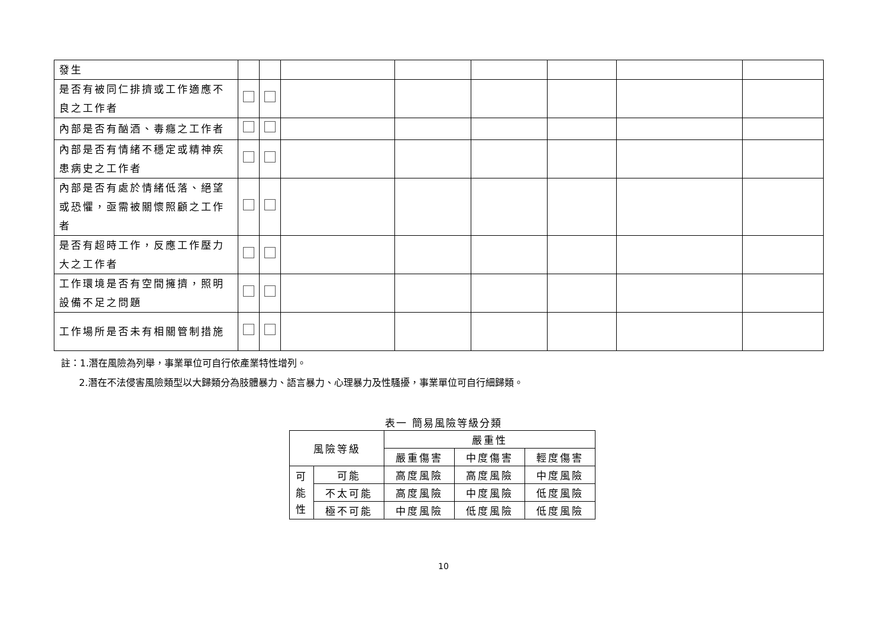| 發生 | | | | | | | | |
| 是否有被同仁排擠或工作適應不良之工作者 | | | | | | | | |
| 內部是否有酗酒、毒癮之工作者 | | | | | | | | |
| 內部是否有情緒不穩定或精神疾患病史之工作者 | | | | | | | | |
| 內部是否有處於情緒低落、絕望或恐懼，亟需被關懷照顧之工作者 | | | | | | | | |
| 是否有超時工作，反應工作壓力大之工作者 | | | | | | | | |
| 工作環境是否有空間擁擠，照明設備不足之問題 | | | | | | | | |
| 工作場所是否未有相關管制措施 | | | | | | | | |
註：1.潛在風險為列舉，事業單位可自行依產業特性增列。
2.潛在不法侵害風險類型以大歸類分為肢體暴力、語言暴力、心理暴力及性騷擾，事業單位可自行細歸類。
表一 簡易風險等級分類
| 風險等級 | | 嚴重性 | | |
| | | 嚴重傷害 | 中度傷害 | 輕度傷害 |
| 可 能 性 | 可能 | 高度風險 | 高度風險 | 中度風險 |
| | 不太可能 | 高度風險 | 中度風險 | 低度風險 |
| | 極不可能 | 中度風險 | 低度風險 | 低度風險 |
10